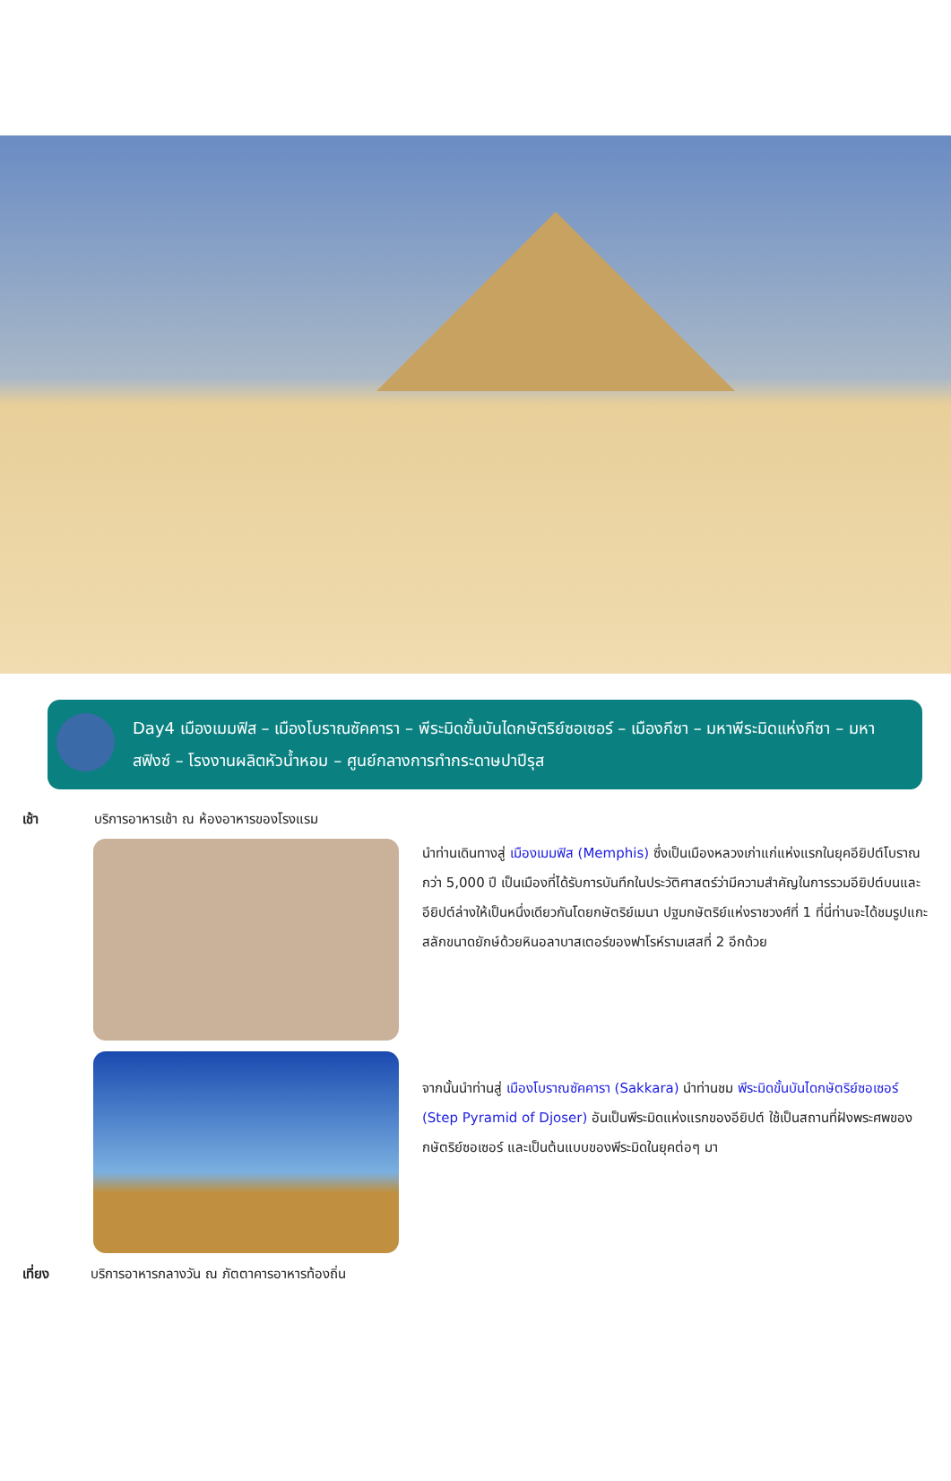Day4 เมืองเมมฟิส – เมืองโบราณซัคคารา – พีระมิดขั้นบันไดกษัตริย์ซอเซอร์ – เมืองกีซา – มหาพีระมิดแห่งกีซา – มหา สฟิงซ์ – โรงงานผลิตหัวน้ำหอม – ศูนย์กลางการทำกระดาษปาปีรุส
เช้า บริการอาหารเช้า ณ ห้องอาหารของโรงแรม
นำท่านเดินทางสู่ เมืองเมมฟิส (Memphis) ซึ่งเป็นเมืองหลวงเก่าแก่แห่งแรกในยุคอียิปต์โบราณกว่า 5,000 ปี เป็นเมืองที่ได้รับการบันทึกในประวัติศาสตร์ว่ามีความสำคัญในการรวมอียิปต์บนและอียิปต์ล่างให้เป็นหนึ่งเดียวกันโดยกษัตริย์เมนา ปฐมกษัตริย์แห่งราชวงศ์ที่ 1 ที่นี่ท่านจะได้ชมรูปแกะสลักขนาดยักษ์ด้วยหินอลาบาสเตอร์ของฟาโรห์รามเสสที่ 2 อีกด้วย
จากนั้นนำท่านสู่ เมืองโบราณซัคคารา (Sakkara) นำท่านชม พีระมิดขั้นบันไดกษัตริย์ซอเซอร์ (Step Pyramid of Djoser) อันเป็นพีระมิดแห่งแรกของอียิปต์ ใช้เป็นสถานที่ฝังพระศพของกษัตริย์ซอเซอร์ และเป็นต้นแบบของพีระมิดในยุคต่อๆ มา
เที่ยง บริการอาหารกลางวัน ณ ภัตตาคารอาหารท้องถิ่น